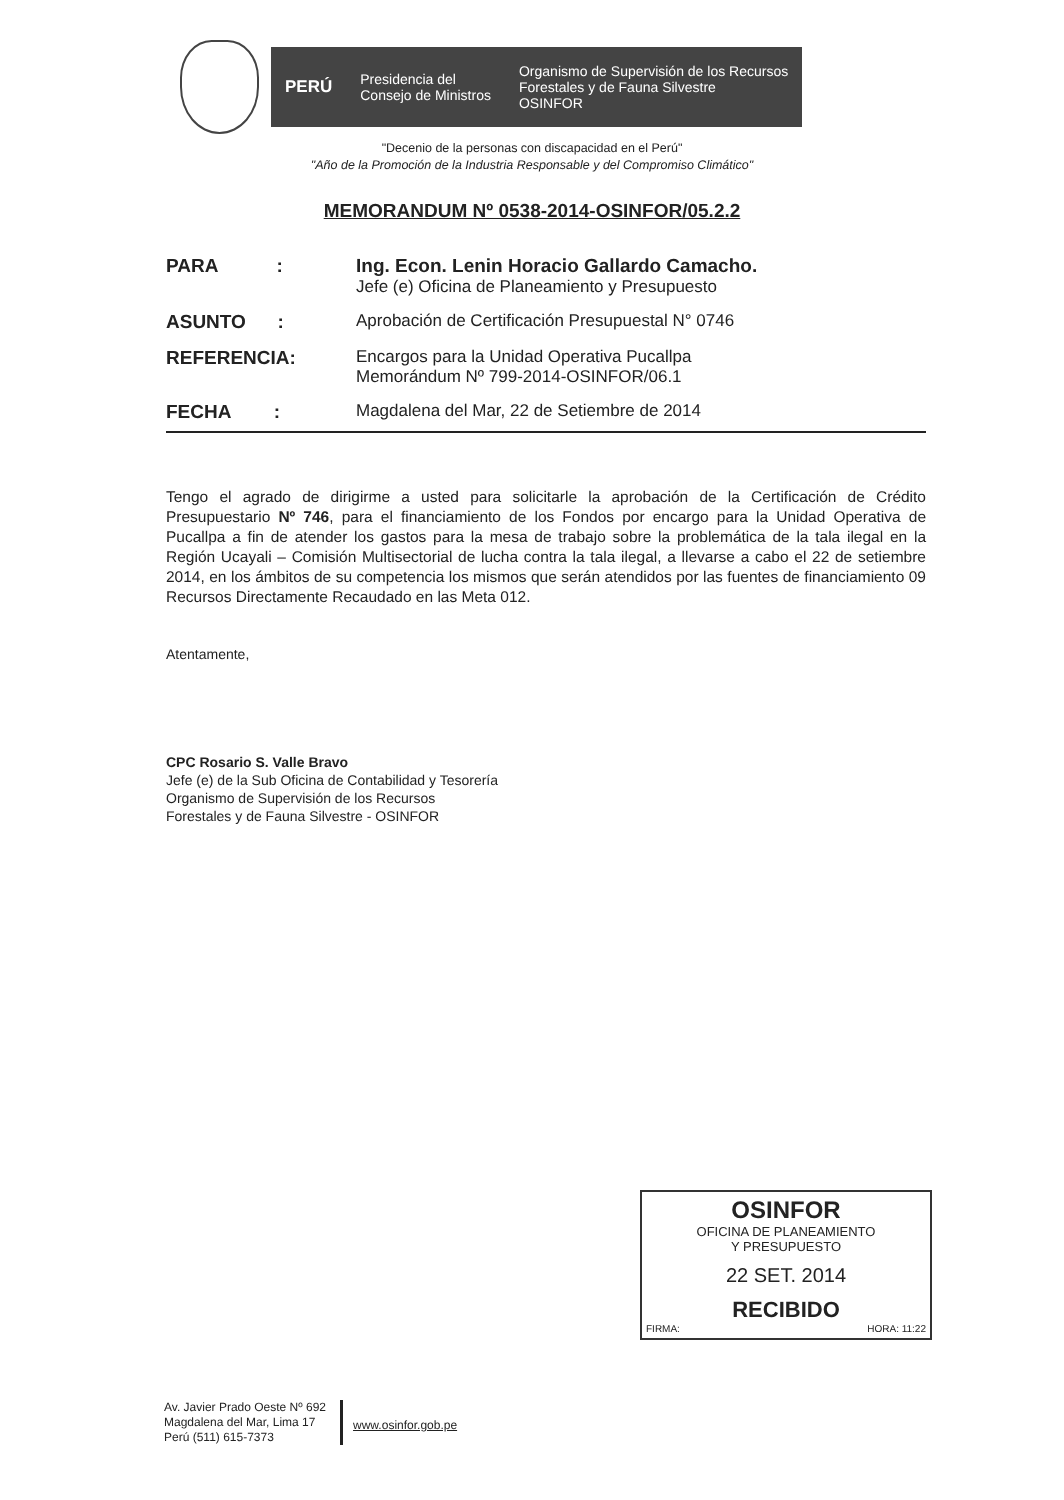PERÚ
Presidencia del
Consejo de Ministros
Organismo de Supervisión de los Recursos
Forestales y de Fauna Silvestre
OSINFOR
"Decenio de la personas con discapacidad en el Perú"
"Año de la Promoción de la Industria Responsable y del Compromiso Climático"
MEMORANDUM Nº 0538-2014-OSINFOR/05.2.2
PARA : Ing. Econ. Lenin Horacio Gallardo Camacho.
Jefe (e) Oficina de Planeamiento y Presupuesto
ASUNTO : Aprobación de Certificación Presupuestal N° 0746
REFERENCIA: Encargos para la Unidad Operativa Pucallpa
Memorándum Nº 799-2014-OSINFOR/06.1
FECHA : Magdalena del Mar, 22 de Setiembre de 2014
Tengo el agrado de dirigirme a usted para solicitarle la aprobación de la Certificación de Crédito Presupuestario Nº 746, para el financiamiento de los Fondos por encargo para la Unidad Operativa de Pucallpa a fin de atender los gastos para la mesa de trabajo sobre la problemática de la tala ilegal en la Región Ucayali – Comisión Multisectorial de lucha contra la tala ilegal, a llevarse a cabo el 22 de setiembre 2014, en los ámbitos de su competencia los mismos que serán atendidos por las fuentes de financiamiento 09 Recursos Directamente Recaudado en las Meta 012.
Atentamente,
CPC Rosario S. Valle Bravo
Jefe (e) de la Sub Oficina de Contabilidad y Tesorería
Organismo de Supervisión de los Recursos
Forestales y de Fauna Silvestre - OSINFOR
OSINFOR
OFICINA DE PLANEAMIENTO
Y PRESUPUESTO
22 SET. 2014
RECIBIDO
FIRMA: HORA: 11:22
Av. Javier Prado Oeste Nº 692
Magdalena del Mar, Lima 17
Perú (511) 615-7373
www.osinfor.gob.pe